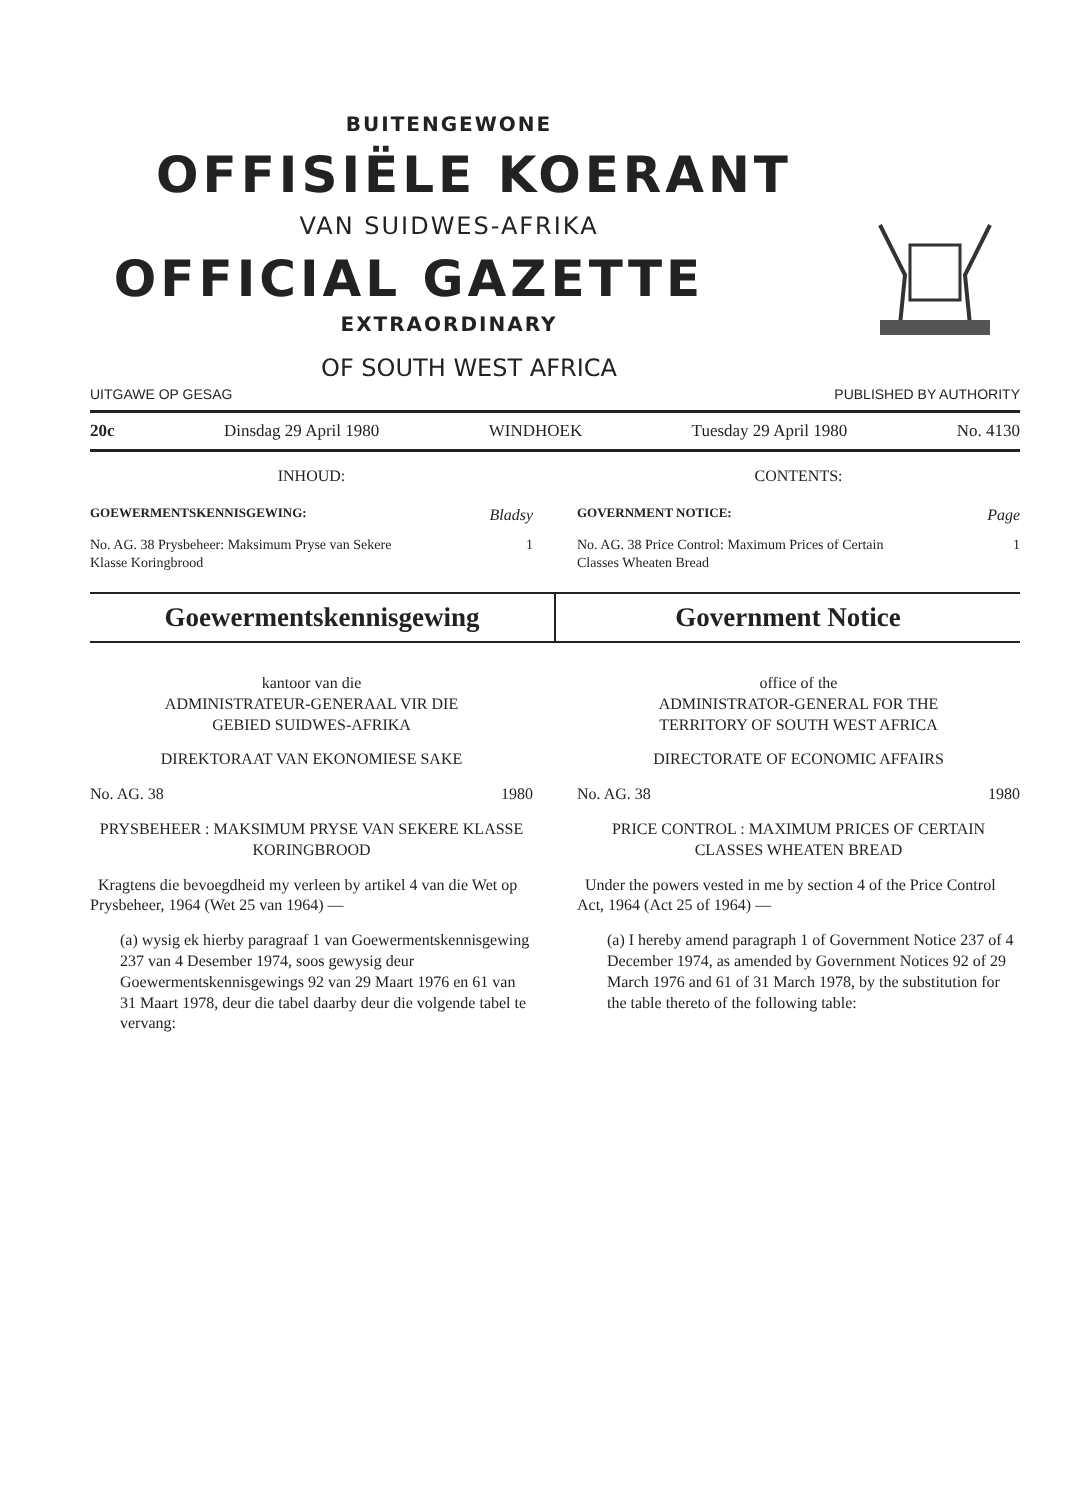BUITENGEWONE
OFFISIËLE KOERANT
VAN SUIDWES-AFRIKA
OFFICIAL GAZETTE
EXTRAORDINARY
OF SOUTH WEST AFRICA
UITGAWE OP GESAG PUBLISHED BY AUTHORITY
20c Dinsdag 29 April 1980 WINDHOEK Tuesday 29 April 1980 No. 4130
INHOUD:
GOEWERMENTSKENNISGEWING: Bladsy
No. AG. 38 Prysbeheer: Maksimum Pryse van Sekere
Klasse Koringbrood 1
CONTENTS:
GOVERNMENT NOTICE: Page
No. AG. 38 Price Control: Maximum Prices of Certain
Classes Wheaten Bread 1
Goewermentskennisgewing Government Notice
kantoor van die
ADMINISTRATEUR-GENERAAL VIR DIE
GEBIED SUIDWES-AFRIKA
DIREKTORAAT VAN EKONOMIESE SAKE
No. AG. 38 1980
PRYSBEHEER : MAKSIMUM PRYSE VAN SEKERE KLASSE KORINGBROOD
Kragtens die bevoegdheid my verleen by artikel 4 van die Wet op Prysbeheer, 1964 (Wet 25 van 1964) —
(a) wysig ek hierby paragraaf 1 van Goewermentskennisgewing 237 van 4 Desember 1974, soos gewysig deur Goewermentskennisgewings 92 van 29 Maart 1976 en 61 van 31 Maart 1978, deur die tabel daarby deur die volgende tabel te vervang:
office of the
ADMINISTRATOR-GENERAL FOR THE
TERRITORY OF SOUTH WEST AFRICA
DIRECTORATE OF ECONOMIC AFFAIRS
No. AG. 38 1980
PRICE CONTROL : MAXIMUM PRICES OF CERTAIN CLASSES WHEATEN BREAD
Under the powers vested in me by section 4 of the Price Control Act, 1964 (Act 25 of 1964) —
(a) I hereby amend paragraph 1 of Government Notice 237 of 4 December 1974, as amended by Government Notices 92 of 29 March 1976 and 61 of 31 March 1978, by the substitution for the table thereto of the following table: